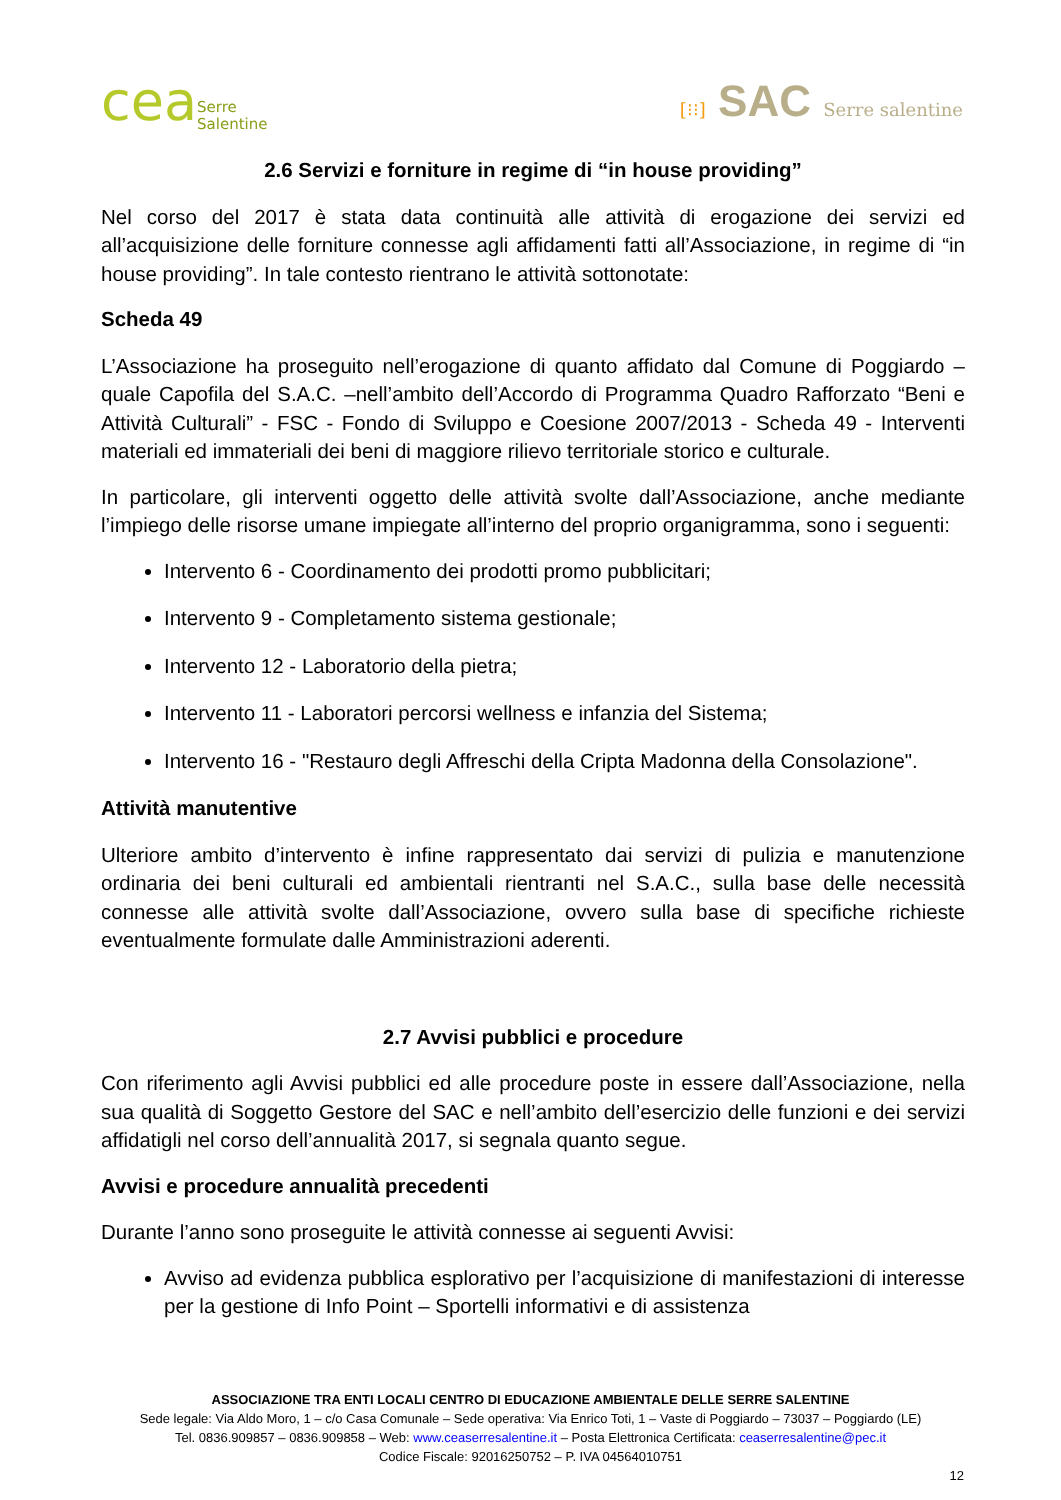ceaSerre
Salentine
[⁝⁝] SAC Serre salentine
2.6 Servizi e forniture in regime di “in house providing”
Nel corso del 2017 è stata data continuità alle attività di erogazione dei servizi ed all’acquisizione delle forniture connesse agli affidamenti fatti all’Associazione, in regime di “in house providing”. In tale contesto rientrano le attività sottonotate:
Scheda 49
L’Associazione ha proseguito nell’erogazione di quanto affidato dal Comune di Poggiardo – quale Capofila del S.A.C. –nell’ambito dell’Accordo di Programma Quadro Rafforzato “Beni e Attività Culturali” - FSC - Fondo di Sviluppo e Coesione 2007/2013 - Scheda 49 - Interventi materiali ed immateriali dei beni di maggiore rilievo territoriale storico e culturale.
In particolare, gli interventi oggetto delle attività svolte dall’Associazione, anche mediante l’impiego delle risorse umane impiegate all’interno del proprio organigramma, sono i seguenti:
Intervento 6 - Coordinamento dei prodotti promo pubblicitari;
Intervento 9 - Completamento sistema gestionale;
Intervento 12 - Laboratorio della pietra;
Intervento 11 - Laboratori percorsi wellness e infanzia del Sistema;
Intervento 16 - "Restauro degli Affreschi della Cripta Madonna della Consolazione".
Attività manutentive
Ulteriore ambito d’intervento è infine rappresentato dai servizi di pulizia e manutenzione ordinaria dei beni culturali ed ambientali rientranti nel S.A.C., sulla base delle necessità connesse alle attività svolte dall’Associazione, ovvero sulla base di specifiche richieste eventualmente formulate dalle Amministrazioni aderenti.
2.7 Avvisi pubblici e procedure
Con riferimento agli Avvisi pubblici ed alle procedure poste in essere dall’Associazione, nella sua qualità di Soggetto Gestore del SAC e nell’ambito dell’esercizio delle funzioni e dei servizi affidatigli nel corso dell’annualità 2017, si segnala quanto segue.
Avvisi e procedure annualità precedenti
Durante l’anno sono proseguite le attività connesse ai seguenti Avvisi:
Avviso ad evidenza pubblica esplorativo per l’acquisizione di manifestazioni di interesse per la gestione di Info Point – Sportelli informativi e di assistenza
ASSOCIAZIONE TRA ENTI LOCALI CENTRO DI EDUCAZIONE AMBIENTALE DELLE SERRE SALENTINE
Sede legale: Via Aldo Moro, 1 – c/o Casa Comunale – Sede operativa: Via Enrico Toti, 1 – Vaste di Poggiardo – 73037 – Poggiardo (LE)
Tel. 0836.909857 – 0836.909858 – Web: www.ceaserresalentine.it – Posta Elettronica Certificata: ceaserresalentine@pec.it
Codice Fiscale: 92016250752 – P. IVA 04564010751
12